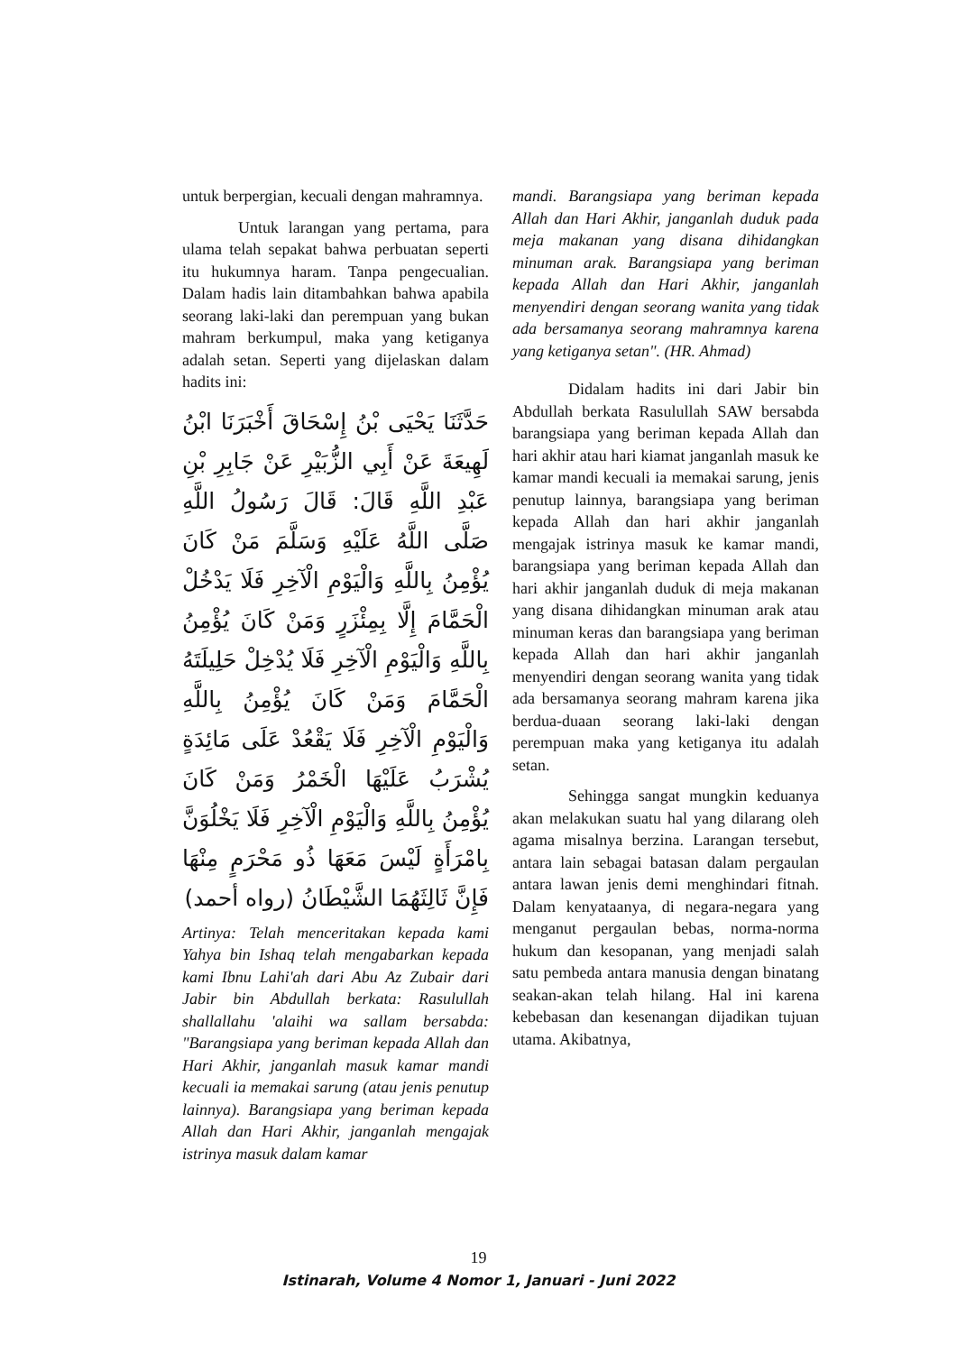untuk berpergian, kecuali dengan mahramnya.
Untuk larangan yang pertama, para ulama telah sepakat bahwa perbuatan seperti itu hukumnya haram. Tanpa pengecualian. Dalam hadis lain ditambahkan bahwa apabila seorang laki-laki dan perempuan yang bukan mahram berkumpul, maka yang ketiganya adalah setan. Seperti yang dijelaskan dalam hadits ini:
حَدَّثَنَا يَحْيَى بْنُ إِسْحَاقَ أَخْبَرَنَا ابْنُ لَهِيعَةَ عَنْ أَبِي الزُّبَيْرِ عَنْ جَابِرِ بْنِ عَبْدِ اللَّهِ قَالَ: قَالَ رَسُولُ اللَّهِ صَلَّى اللَّهُ عَلَيْهِ وَسَلَّمَ مَنْ كَانَ يُؤْمِنُ بِاللَّهِ وَالْيَوْمِ الْآخِرِ فَلَا يَدْخُلْ الْحَمَّامَ إِلَّا بِمِئْزَرٍ وَمَنْ كَانَ يُؤْمِنُ بِاللَّهِ وَالْيَوْمِ الْآخِرِ فَلَا يُدْخِلْ حَلِيلَتَهُ الْحَمَّامَ وَمَنْ كَانَ يُؤْمِنُ بِاللَّهِ وَالْيَوْمِ الْآخِرِ فَلَا يَقْعُدْ عَلَى مَائِدَةٍ يُشْرَبُ عَلَيْهَا الْخَمْرُ وَمَنْ كَانَ يُؤْمِنُ بِاللَّهِ وَالْيَوْمِ الْآخِرِ فَلَا يَخْلُوَنَّ بِامْرَأَةٍ لَيْسَ مَعَهَا ذُو مَحْرَمٍ مِنْهَا فَإِنَّ ثَالِثَهُمَا الشَّيْطَانُ (رواه أحمد)
Artinya: Telah menceritakan kepada kami Yahya bin Ishaq telah mengabarkan kepada kami Ibnu Lahi'ah dari Abu Az Zubair dari Jabir bin Abdullah berkata: Rasulullah shallallahu 'alaihi wa sallam bersabda: "Barangsiapa yang beriman kepada Allah dan Hari Akhir, janganlah masuk kamar mandi kecuali ia memakai sarung (atau jenis penutup lainnya). Barangsiapa yang beriman kepada Allah dan Hari Akhir, janganlah mengajak istrinya masuk dalam kamar
mandi. Barangsiapa yang beriman kepada Allah dan Hari Akhir, janganlah duduk pada meja makanan yang disana dihidangkan minuman arak. Barangsiapa yang beriman kepada Allah dan Hari Akhir, janganlah menyendiri dengan seorang wanita yang tidak ada bersamanya seorang mahramnya karena yang ketiganya setan". (HR. Ahmad)
Didalam hadits ini dari Jabir bin Abdullah berkata Rasulullah SAW bersabda barangsiapa yang beriman kepada Allah dan hari akhir atau hari kiamat janganlah masuk ke kamar mandi kecuali ia memakai sarung, jenis penutup lainnya, barangsiapa yang beriman kepada Allah dan hari akhir janganlah mengajak istrinya masuk ke kamar mandi, barangsiapa yang beriman kepada Allah dan hari akhir janganlah duduk di meja makanan yang disana dihidangkan minuman arak atau minuman keras dan barangsiapa yang beriman kepada Allah dan hari akhir janganlah menyendiri dengan seorang wanita yang tidak ada bersamanya seorang mahram karena jika berdua-duaan seorang laki-laki dengan perempuan maka yang ketiganya itu adalah setan.
Sehingga sangat mungkin keduanya akan melakukan suatu hal yang dilarang oleh agama misalnya berzina. Larangan tersebut, antara lain sebagai batasan dalam pergaulan antara lawan jenis demi menghindari fitnah. Dalam kenyataanya, di negara-negara yang menganut pergaulan bebas, norma-norma hukum dan kesopanan, yang menjadi salah satu pembeda antara manusia dengan binatang seakan-akan telah hilang. Hal ini karena kebebasan dan kesenangan dijadikan tujuan utama. Akibatnya,
19
Istinarah, Volume 4 Nomor 1, Januari - Juni 2022